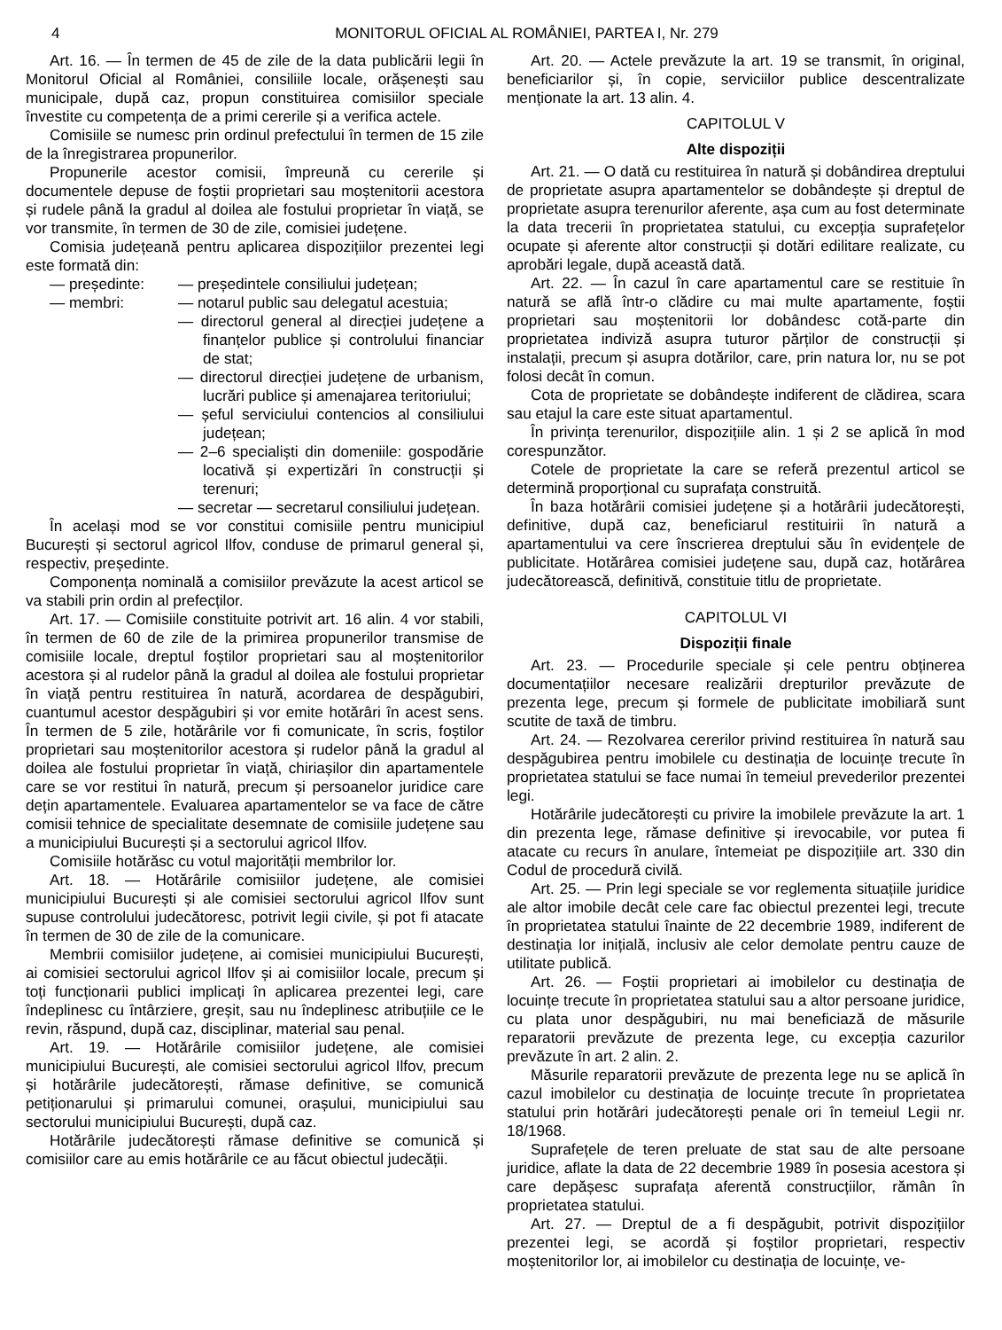4 MONITORUL OFICIAL AL ROMÂNIEI, PARTEA I, Nr. 279
Art. 16. — În termen de 45 de zile de la data publicării legii în Monitorul Oficial al României, consiliile locale, orășenești sau municipale, după caz, propun constituirea comisiilor speciale învestite cu competența de a primi cererile și a verifica actele.
Comisiile se numesc prin ordinul prefectului în termen de 15 zile de la înregistrarea propunerilor.
Propunerile acestor comisii, împreună cu cererile și documentele depuse de foștii proprietari sau moștenitorii acestora și rudele până la gradul al doilea ale fostului proprietar în viață, se vor transmite, în termen de 30 de zile, comisiei județene.
Comisia județeană pentru aplicarea dispozițiilor prezentei legi este formată din:
— președinte: — președintele consiliului județean;
— membri: — notarul public sau delegatul acestuia;
— directorul general al direcției județene a finanțelor publice și controlului financiar de stat;
— directorul direcției județene de urbanism, lucrări publice și amenajarea teritoriului;
— șeful serviciului contencios al consiliului județean;
— 2–6 specialiști din domeniile: gospodărie locativă și expertizări în construcții și terenuri;
— secretar — secretarul consiliului județean.
În același mod se vor constitui comisiile pentru municipiul București și sectorul agricol Ilfov, conduse de primarul general și, respectiv, președinte.
Componența nominală a comisiilor prevăzute la acest articol se va stabili prin ordin al prefecților.
Art. 17. — Comisiile constituite potrivit art. 16 alin. 4 vor stabili, în termen de 60 de zile de la primirea propunerilor transmise de comisiile locale, dreptul foștilor proprietari sau al moștenitorilor acestora și al rudelor până la gradul al doilea ale fostului proprietar în viață pentru restituirea în natură, acordarea de despăgubiri, cuantumul acestor despăgubiri și vor emite hotărâri în acest sens. În termen de 5 zile, hotărârile vor fi comunicate, în scris, foștilor proprietari sau moștenitorilor acestora și rudelor până la gradul al doilea ale fostului proprietar în viață, chiriașilor din apartamentele care se vor restitui în natură, precum și persoanelor juridice care dețin apartamentele. Evaluarea apartamentelor se va face de către comisii tehnice de specialitate desemnate de comisiile județene sau a municipiului București și a sectorului agricol Ilfov.
Comisiile hotărăsc cu votul majorității membrilor lor.
Art. 18. — Hotărârile comisiilor județene, ale comisiei municipiului București și ale comisiei sectorului agricol Ilfov sunt supuse controlului judecătoresc, potrivit legii civile, și pot fi atacate în termen de 30 de zile de la comunicare.
Membrii comisiilor județene, ai comisiei municipiului București, ai comisiei sectorului agricol Ilfov și ai comisiilor locale, precum și toți funcționarii publici implicați în aplicarea prezentei legi, care îndeplinesc cu întârziere, greșit, sau nu îndeplinesc atribuțiile ce le revin, răspund, după caz, disciplinar, material sau penal.
Art. 19. — Hotărârile comisiilor județene, ale comisiei municipiului București, ale comisiei sectorului agricol Ilfov, precum și hotărârile judecătorești, rămase definitive, se comunică petiționarului și primarului comunei, orașului, municipiului sau sectorului municipiului București, după caz.
Hotărârile judecătorești rămase definitive se comunică și comisiilor care au emis hotărârile ce au făcut obiectul judecății.
Art. 20. — Actele prevăzute la art. 19 se transmit, în original, beneficiarilor și, în copie, serviciilor publice descentralizate menționate la art. 13 alin. 4.
CAPITOLUL V
Alte dispoziții
Art. 21. — O dată cu restituirea în natură și dobândirea dreptului de proprietate asupra apartamentelor se dobândește și dreptul de proprietate asupra terenurilor aferente, așa cum au fost determinate la data trecerii în proprietatea statului, cu excepția suprafețelor ocupate și aferente altor construcții și dotări edilitare realizate, cu aprobări legale, după această dată.
Art. 22. — În cazul în care apartamentul care se restituie în natură se află într-o clădire cu mai multe apartamente, foștii proprietari sau moștenitorii lor dobândesc cotă-parte din proprietatea indiviză asupra tuturor părților de construcții și instalații, precum și asupra dotărilor, care, prin natura lor, nu se pot folosi decât în comun.
Cota de proprietate se dobândește indiferent de clădirea, scara sau etajul la care este situat apartamentul.
În privința terenurilor, dispozițiile alin. 1 și 2 se aplică în mod corespunzător.
Cotele de proprietate la care se referă prezentul articol se determină proporțional cu suprafața construită.
În baza hotărârii comisiei județene și a hotărârii judecătorești, definitive, după caz, beneficiarul restituirii în natură a apartamentului va cere înscrierea dreptului său în evidențele de publicitate. Hotărârea comisiei județene sau, după caz, hotărârea judecătorească, definitivă, constituie titlu de proprietate.
CAPITOLUL VI
Dispoziții finale
Art. 23. — Procedurile speciale și cele pentru obținerea documentațiilor necesare realizării drepturilor prevăzute de prezenta lege, precum și formele de publicitate imobiliară sunt scutite de taxă de timbru.
Art. 24. — Rezolvarea cererilor privind restituirea în natură sau despăgubirea pentru imobilele cu destinația de locuințe trecute în proprietatea statului se face numai în temeiul prevederilor prezentei legi.
Hotărârile judecătorești cu privire la imobilele prevăzute la art. 1 din prezenta lege, rămase definitive și irevocabile, vor putea fi atacate cu recurs în anulare, întemeiat pe dispozițiile art. 330 din Codul de procedură civilă.
Art. 25. — Prin legi speciale se vor reglementa situațiile juridice ale altor imobile decât cele care fac obiectul prezentei legi, trecute în proprietatea statului înainte de 22 decembrie 1989, indiferent de destinația lor inițială, inclusiv ale celor demolate pentru cauze de utilitate publică.
Art. 26. — Foștii proprietari ai imobilelor cu destinația de locuințe trecute în proprietatea statului sau a altor persoane juridice, cu plata unor despăgubiri, nu mai beneficiază de măsurile reparatorii prevăzute de prezenta lege, cu excepția cazurilor prevăzute în art. 2 alin. 2.
Măsurile reparatorii prevăzute de prezenta lege nu se aplică în cazul imobilelor cu destinația de locuințe trecute în proprietatea statului prin hotărâri judecătorești penale ori în temeiul Legii nr. 18/1968.
Suprafețele de teren preluate de stat sau de alte persoane juridice, aflate la data de 22 decembrie 1989 în posesia acestora și care depășesc suprafața aferentă construcțiilor, rămân în proprietatea statului.
Art. 27. — Dreptul de a fi despăgubit, potrivit dispozițiilor prezentei legi, se acordă și foștilor proprietari, respectiv moștenitorilor lor, ai imobilelor cu destinația de locuințe, ve-